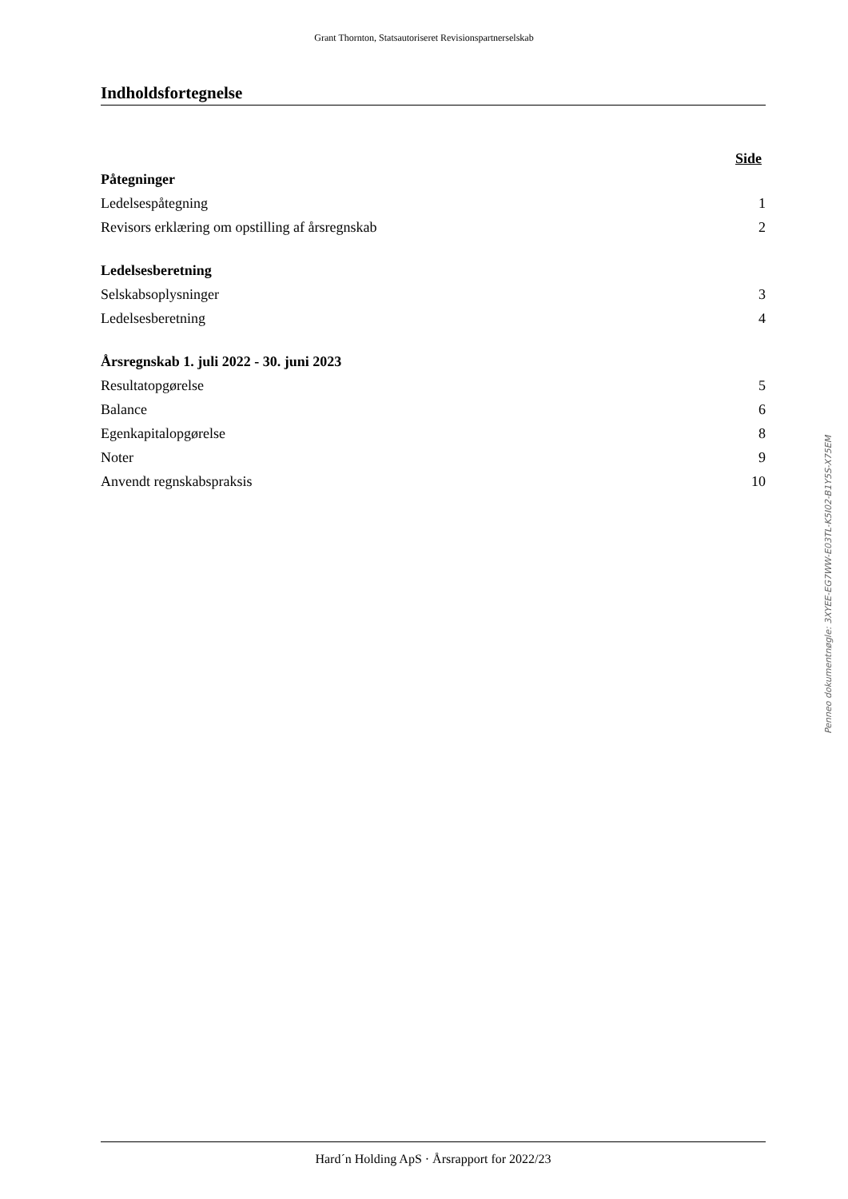Grant Thornton, Statsautoriseret Revisionspartnerselskab
Indholdsfortegnelse
Side
| Påtegninger | |
| Ledelsespåtegning | 1 |
| Revisors erklæring om opstilling af årsregnskab | 2 |
| Ledelsesberetning | |
| Selskabsoplysninger | 3 |
| Ledelsesberetning | 4 |
| Årsregnskab 1. juli 2022 - 30. juni 2023 | |
| Resultatopgørelse | 5 |
| Balance | 6 |
| Egenkapitalopgørelse | 8 |
| Noter | 9 |
| Anvendt regnskabspraksis | 10 |
Penneo dokumentnøgle: 3XYEE-EG7WW-E03TL-K5I02-B1Y5S-X75EM
Hard´n Holding ApS · Årsrapport for 2022/23